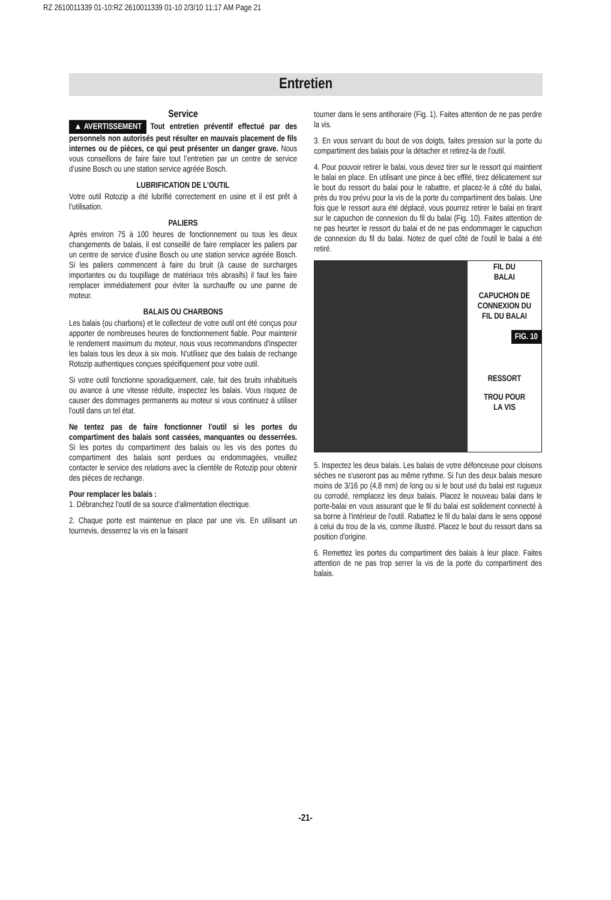RZ 2610011339 01-10:RZ 2610011339 01-10 2/3/10 11:17 AM Page 21
Entretien
Service
▲ AVERTISSEMENT Tout entretien préventif effectué par des personnels non autorisés peut résulter en mauvais placement de fils internes ou de pièces, ce qui peut présenter un danger grave. Nous vous conseillons de faire faire tout l’entretien par un centre de service d’usine Bosch ou une station service agréée Bosch.
LUBRIFICATION DE L’OUTIL
Votre outil Rotozip a été lubrifié correctement en usine et il est prêt à l’utilisation.
PALIERS
Après environ 75 à 100 heures de fonctionnement ou tous les deux changements de balais, il est conseillé de faire remplacer les paliers par un centre de service d’usine Bosch ou une station service agréée Bosch. Si les paliers commencent à faire du bruit (à cause de surcharges importantes ou du toupillage de matériaux très abrasifs) il faut les faire remplacer immédiatement pour éviter la surchauffe ou une panne de moteur.
BALAIS OU CHARBONS
Les balais (ou charbons) et le collecteur de votre outil ont été conçus pour apporter de nombreuses heures de fonctionnement fiable. Pour maintenir le rendement maximum du moteur, nous vous recommandons d'inspecter les balais tous les deux à six mois. N'utilisez que des balais de rechange Rotozip authentiques conçues spécifiquement pour votre outil.
Si votre outil fonctionne sporadiquement, cale, fait des bruits inhabituels ou avance à une vitesse réduite, inspectez les balais. Vous risquez de causer des dommages permanents au moteur si vous continuez à utiliser l'outil dans un tel état.
Ne tentez pas de faire fonctionner l'outil si les portes du compartiment des balais sont cassées, manquantes ou desserrées. Si les portes du compartiment des balais ou les vis des portes du compartiment des balais sont perdues ou endommagées, veuillez contacter le service des relations avec la clientèle de Rotozip pour obtenir des pièces de rechange.
Pour remplacer les balais :
1. Débranchez l'outil de sa source d'alimentation électrique.
2. Chaque porte est maintenue en place par une vis. En utilisant un tournevis, desserrez la vis en la faisant
tourner dans le sens antihoraire (Fig. 1). Faites attention de ne pas perdre la vis.
3. En vous servant du bout de vos doigts, faites pression sur la porte du compartiment des balais pour la détacher et retirez-la de l'outil.
4. Pour pouvoir retirer le balai, vous devez tirer sur le ressort qui maintient le balai en place. En utilisant une pince à bec effilé, tirez délicatement sur le bout du ressort du balai pour le rabattre, et placez-le à côté du balai, près du trou prévu pour la vis de la porte du compartiment des balais. Une fois que le ressort aura été déplacé, vous pourrez retirer le balai en tirant sur le capuchon de connexion du fil du balai (Fig. 10). Faites attention de ne pas heurter le ressort du balai et de ne pas endommager le capuchon de connexion du fil du balai. Notez de quel côté de l'outil le balai a été retiré.
FIL DU
BALAI
CAPUCHON DE
CONNEXION DU
FIL DU BALAI
FIG. 10
RESSORT
TROU POUR
LA VIS
5. Inspectez les deux balais. Les balais de votre défonceuse pour cloisons sèches ne s'useront pas au même rythme. Si l'un des deux balais mesure moins de 3/16 po (4,8 mm) de long ou si le bout usé du balai est rugueux ou corrodé, remplacez les deux balais. Placez le nouveau balai dans le porte-balai en vous assurant que le fil du balai est solidement connecté à sa borne à l'intérieur de l'outil. Rabattez le fil du balai dans le sens opposé à celui du trou de la vis, comme illustré. Placez le bout du ressort dans sa position d'origine.
6. Remettez les portes du compartiment des balais à leur place. Faites attention de ne pas trop serrer la vis de la porte du compartiment des balais.
-21-